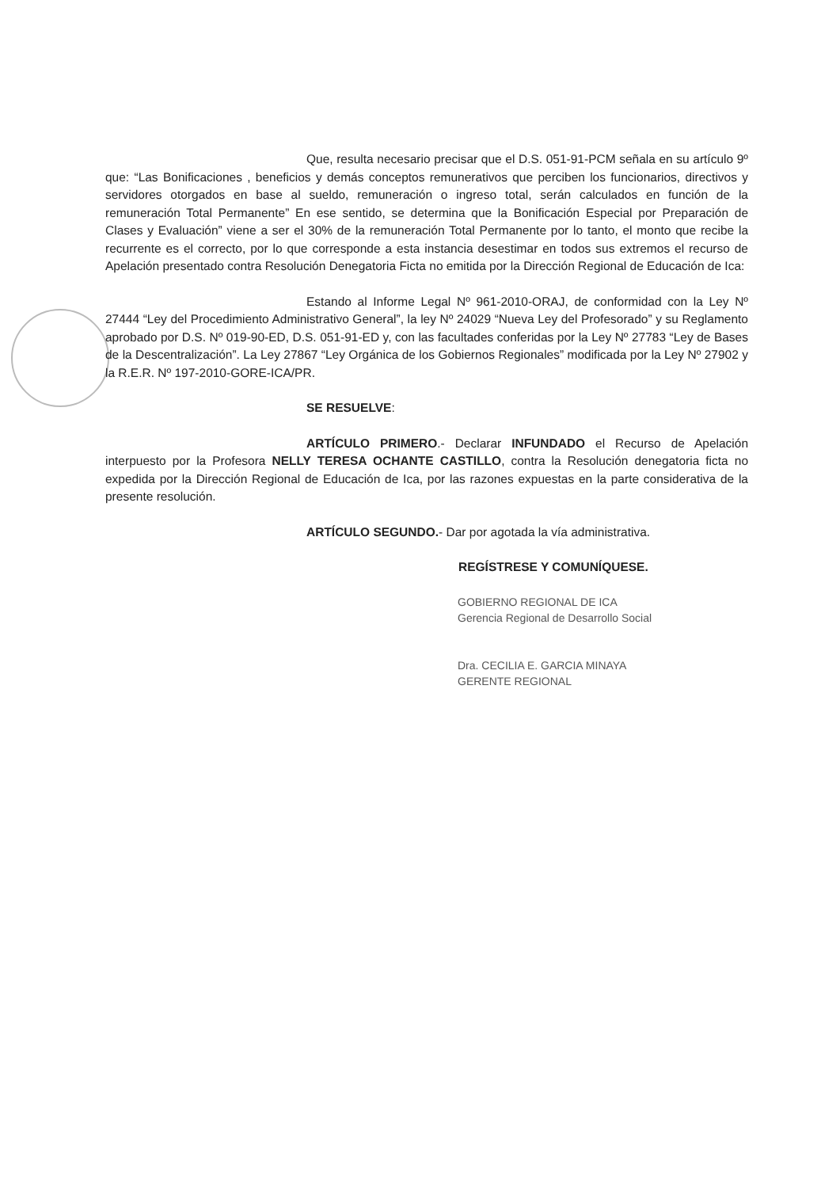Que, resulta necesario precisar que el D.S. 051-91-PCM señala en su artículo 9º que: “Las Bonificaciones , beneficios y demás conceptos remunerativos que perciben los funcionarios, directivos y servidores otorgados en base al sueldo, remuneración o ingreso total, serán calculados en función de la remuneración Total Permanente” En ese sentido, se determina que la Bonificación Especial por Preparación de Clases y Evaluación” viene a ser el 30% de la remuneración Total Permanente por lo tanto, el monto que recibe la recurrente es el correcto, por lo que corresponde a esta instancia desestimar en todos sus extremos el recurso de Apelación presentado contra Resolución Denegatoria Ficta no emitida por la Dirección Regional de Educación de Ica:
Estando al Informe Legal Nº 961-2010-ORAJ, de conformidad con la Ley Nº 27444 “Ley del Procedimiento Administrativo General”, la ley Nº 24029 “Nueva Ley del Profesorado” y su Reglamento aprobado por D.S. Nº 019-90-ED, D.S. 051-91-ED y, con las facultades conferidas por la Ley Nº 27783 “Ley de Bases de la Descentralización”. La Ley 27867 “Ley Orgánica de los Gobiernos Regionales” modificada por la Ley Nº 27902 y la R.E.R. Nº 197-2010-GORE-ICA/PR.
SE RESUELVE:
ARTÍCULO PRIMERO.- Declarar INFUNDADO el Recurso de Apelación interpuesto por la Profesora NELLY TERESA OCHANTE CASTILLO, contra la Resolución denegatoria ficta no expedida por la Dirección Regional de Educación de Ica, por las razones expuestas en la parte considerativa de la presente resolución.
ARTÍCULO SEGUNDO.- Dar por agotada la vía administrativa.
REGÍSTRESE Y COMUNÍQUESE.
GOBIERNO REGIONAL DE ICA
Gerencia Regional de Desarrollo Social
Dra. CECILIA E. GARCIA MINAYA
GERENTE REGIONAL